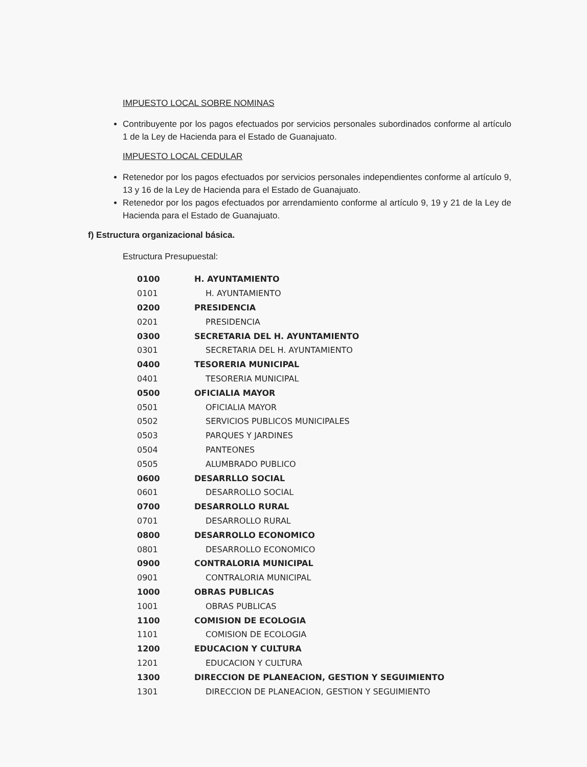IMPUESTO LOCAL SOBRE NOMINAS
Contribuyente por los pagos efectuados por servicios personales subordinados conforme al artículo 1 de la Ley de Hacienda para el Estado de Guanajuato.
IMPUESTO LOCAL CEDULAR
Retenedor por los pagos efectuados por servicios personales independientes conforme al artículo 9, 13 y 16 de la Ley de Hacienda para el Estado de Guanajuato.
Retenedor por los pagos efectuados por arrendamiento conforme al artículo 9, 19 y 21 de la Ley de Hacienda para el Estado de Guanajuato.
f) Estructura organizacional básica.
Estructura Presupuestal:
| 0100 | H. AYUNTAMIENTO |
| 0101 | H. AYUNTAMIENTO |
| 0200 | PRESIDENCIA |
| 0201 | PRESIDENCIA |
| 0300 | SECRETARIA DEL H. AYUNTAMIENTO |
| 0301 | SECRETARIA DEL H. AYUNTAMIENTO |
| 0400 | TESORERIA MUNICIPAL |
| 0401 | TESORERIA MUNICIPAL |
| 0500 | OFICIALIA MAYOR |
| 0501 | OFICIALIA MAYOR |
| 0502 | SERVICIOS PUBLICOS MUNICIPALES |
| 0503 | PARQUES Y JARDINES |
| 0504 | PANTEONES |
| 0505 | ALUMBRADO PUBLICO |
| 0600 | DESARRLLO SOCIAL |
| 0601 | DESARROLLO SOCIAL |
| 0700 | DESARROLLO RURAL |
| 0701 | DESARROLLO RURAL |
| 0800 | DESARROLLO ECONOMICO |
| 0801 | DESARROLLO ECONOMICO |
| 0900 | CONTRALORIA MUNICIPAL |
| 0901 | CONTRALORIA MUNICIPAL |
| 1000 | OBRAS PUBLICAS |
| 1001 | OBRAS PUBLICAS |
| 1100 | COMISION DE ECOLOGIA |
| 1101 | COMISION DE ECOLOGIA |
| 1200 | EDUCACION Y CULTURA |
| 1201 | EDUCACION Y CULTURA |
| 1300 | DIRECCION DE PLANEACION, GESTION Y SEGUIMIENTO |
| 1301 | DIRECCION DE PLANEACION, GESTION Y SEGUIMIENTO |